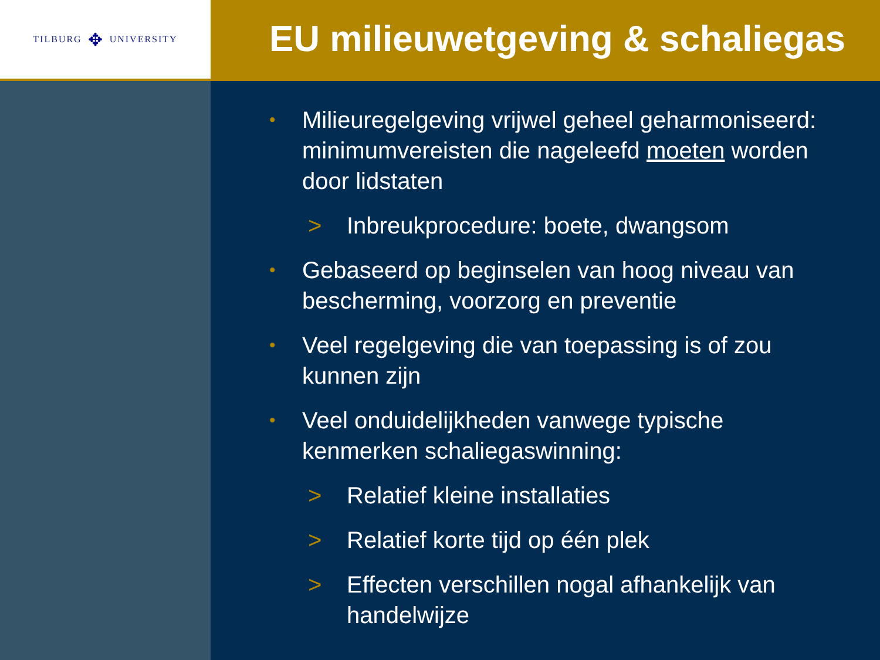TILBURG ✥ UNIVERSITY
EU milieuwetgeving & schaliegas
• Milieuregelgeving vrijwel geheel geharmoniseerd: minimumvereisten die nageleefd moeten worden door lidstaten
> Inbreukprocedure: boete, dwangsom
• Gebaseerd op beginselen van hoog niveau van bescherming, voorzorg en preventie
• Veel regelgeving die van toepassing is of zou kunnen zijn
• Veel onduidelijkheden vanwege typische kenmerken schaliegaswinning:
> Relatief kleine installaties
> Relatief korte tijd op één plek
> Effecten verschillen nogal afhankelijk van handelwijze